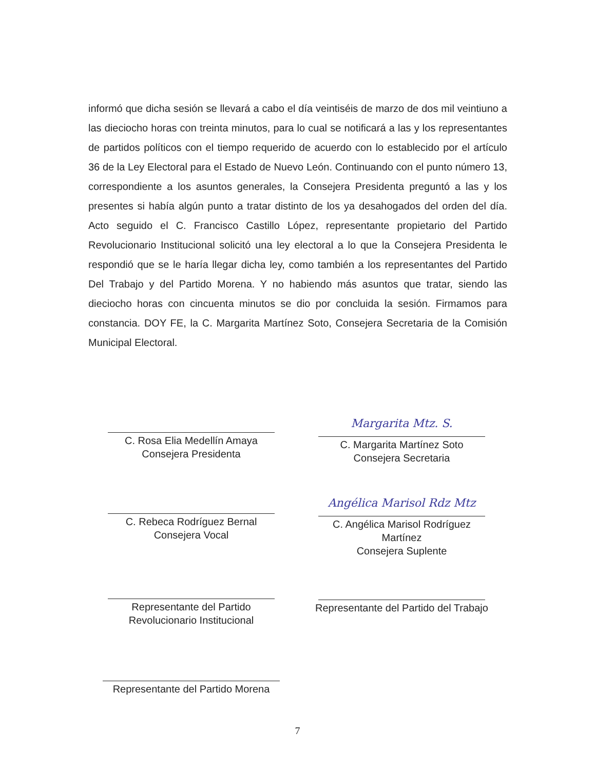informó que dicha sesión se llevará a cabo el día veintiséis de marzo de dos mil veintiuno a las dieciocho horas con treinta minutos, para lo cual se notificará a las y los representantes de partidos políticos con el tiempo requerido de acuerdo con lo establecido por el artículo 36 de la Ley Electoral para el Estado de Nuevo León. Continuando con el punto número 13, correspondiente a los asuntos generales, la Consejera Presidenta preguntó a las y los presentes si había algún punto a tratar distinto de los ya desahogados del orden del día. Acto seguido el C. Francisco Castillo López, representante propietario del Partido Revolucionario Institucional solicitó una ley electoral a lo que la Consejera Presidenta le respondió que se le haría llegar dicha ley, como también a los representantes del Partido Del Trabajo y del Partido Morena. Y no habiendo más asuntos que tratar, siendo las dieciocho horas con cincuenta minutos se dio por concluida la sesión. Firmamos para constancia. DOY FE, la C. Margarita Martínez Soto, Consejera Secretaria de la Comisión Municipal Electoral.
C. Rosa Elia Medellín Amaya
Consejera Presidenta
Margarita Mtz. S.
C. Margarita Martínez Soto
Consejera Secretaria
C. Rebeca Rodríguez Bernal
Consejera Vocal
Angélica Marisol Rdz Mtz
C. Angélica Marisol Rodríguez
Martínez
Consejera Suplente
Representante del Partido
Revolucionario Institucional
Representante del Partido del Trabajo
Representante del Partido Morena
7